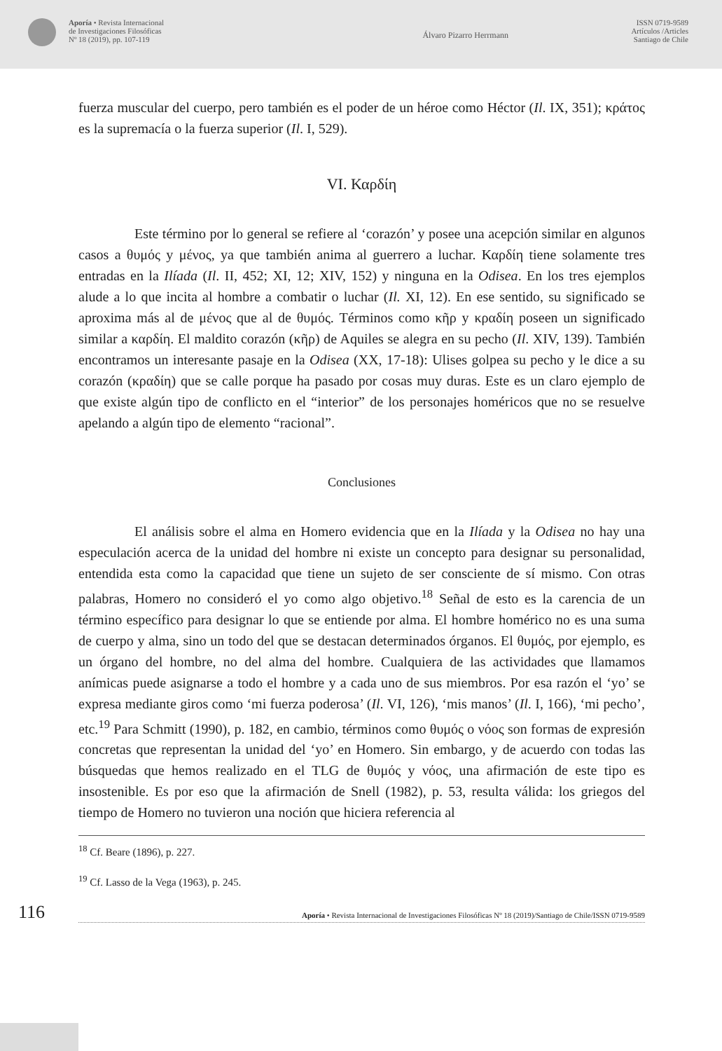Aporía • Revista Internacional
de Investigaciones Filosóficas
Nº 18 (2019), pp. 107-119
Álvaro Pizarro Herrmann
ISSN 0719-9589
Artículos /Articles
Santiago de Chile
fuerza muscular del cuerpo, pero también es el poder de un héroe como Héctor (Il. IX, 351); κράτος es la supremacía o la fuerza superior (Il. I, 529).
VI. Καρδίη
Este término por lo general se refiere al ‘corazón’ y posee una acepción similar en algunos casos a θυμός y μένος, ya que también anima al guerrero a luchar. Καρδίη tiene solamente tres entradas en la Ilíada (Il. II, 452; XI, 12; XIV, 152) y ninguna en la Odisea. En los tres ejemplos alude a lo que incita al hombre a combatir o luchar (Il. XI, 12). En ese sentido, su significado se aproxima más al de μένος que al de θυμός. Términos como κῆρ y κραδίη poseen un significado similar a καρδίη. El maldito corazón (κῆρ) de Aquiles se alegra en su pecho (Il. XIV, 139). También encontramos un interesante pasaje en la Odisea (XX, 17-18): Ulises golpea su pecho y le dice a su corazón (κραδίη) que se calle porque ha pasado por cosas muy duras. Este es un claro ejemplo de que existe algún tipo de conflicto en el “interior” de los personajes homéricos que no se resuelve apelando a algún tipo de elemento “racional”.
Conclusiones
El análisis sobre el alma en Homero evidencia que en la Ilíada y la Odisea no hay una especulación acerca de la unidad del hombre ni existe un concepto para designar su personalidad, entendida esta como la capacidad que tiene un sujeto de ser consciente de sí mismo. Con otras palabras, Homero no consideró el yo como algo objetivo.<sup>18</sup> Señal de esto es la carencia de un término específico para designar lo que se entiende por alma. El hombre homérico no es una suma de cuerpo y alma, sino un todo del que se destacan determinados órganos. El θυμός, por ejemplo, es un órgano del hombre, no del alma del hombre. Cualquiera de las actividades que llamamos anímicas puede asignarse a todo el hombre y a cada uno de sus miembros. Por esa razón el ‘yo’ se expresa mediante giros como ‘mi fuerza poderosa’ (Il. VI, 126), ‘mis manos’ (Il. I, 166), ‘mi pecho’, etc.<sup>19</sup> Para Schmitt (1990), p. 182, en cambio, términos como θυμός o νόος son formas de expresión concretas que representan la unidad del ‘yo’ en Homero. Sin embargo, y de acuerdo con todas las búsquedas que hemos realizado en el TLG de θυμός y νόος, una afirmación de este tipo es insostenible. Es por eso que la afirmación de Snell (1982), p. 53, resulta válida: los griegos del tiempo de Homero no tuvieron una noción que hiciera referencia al
<sup>18</sup> Cf. Beare (1896), p. 227.
<sup>19</sup> Cf. Lasso de la Vega (1963), p. 245.
116
Aporía • Revista Internacional de Investigaciones Filosóficas Nº 18 (2019)/Santiago de Chile/ISSN 0719-9589